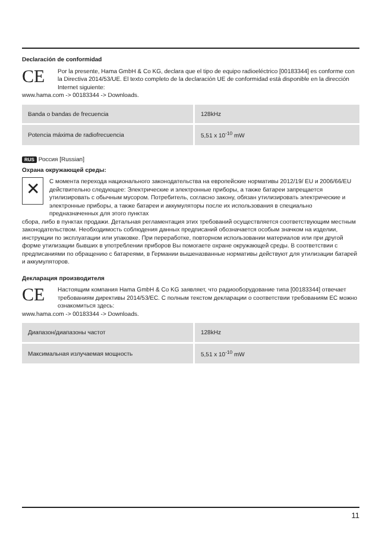Declaración de conformidad
CE
Por la presente, Hama GmbH & Co KG, declara que el tipo de equipo radioeléctrico [00183344] es conforme con la Directiva 2014/53/UE. El texto completo de la declaración UE de conformidad está disponible en la dirección Internet siguiente:
www.hama.com -> 00183344 -> Downloads.
| Banda o bandas de frecuencia | 128kHz |
| Potencia máxima de radiofrecuencia | 5,51 x 10<sup>-10</sup> mW |
RUS Россия [Russian]
Охрана окружающей среды:
✕
С момента перехода национального законодательства на европейские нормативы 2012/19/ EU и 2006/66/EU действительно следующее: Электрические и электронные приборы, а также батареи запрещается утилизировать с обычным мусором. Потребитель, согласно закону, обязан утилизировать электрические и электронные приборы, а также батареи и аккумуляторы после их использования в специально предназначенных для этого пунктах
сбора, либо в пунктах продажи. Детальная регламентация этих требований осуществляется соответствующим местным законодательством. Необходимость соблюдения данных предписаний обозначается особым значком на изделии, инструкции по эксплуатации или упаковке. При переработке, повторном использовании материалов или при другой форме утилизации бывших в употреблении приборов Вы помогаете охране окружающей среды. В соответствии с предписаниями по обращению с батареями, в Германии вышеназванные нормативы действуют для утилизации батарей и аккумуляторов.
Декларация производителя
CE
Настоящим компания Hama GmbH & Co KG заявляет, что радиооборудование типа [00183344] отвечает требованиям директивы 2014/53/EC. С полным текстом декларации о соответствии требованиям ЕС можно ознакомиться здесь:
www.hama.com -> 00183344 -> Downloads.
| Диапазон/диапазоны частот | 128kHz |
| Максимальная излучаемая мощность | 5,51 x 10<sup>-10</sup> mW |
11